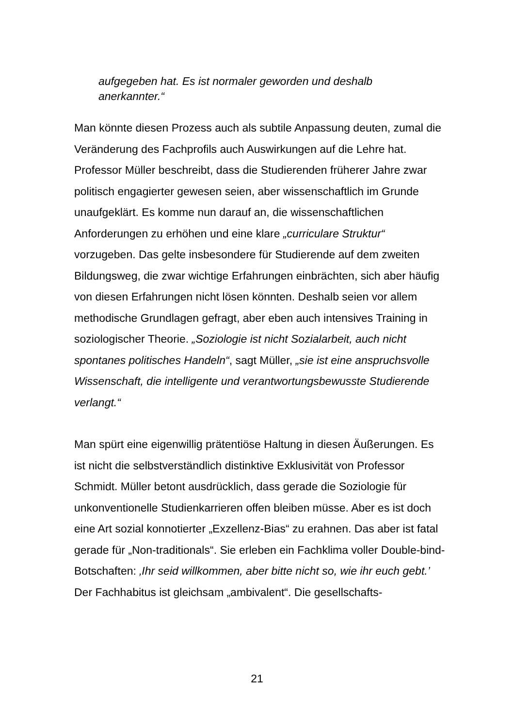aufgegeben hat. Es ist normaler geworden und deshalb anerkannter.“
Man könnte diesen Prozess auch als subtile Anpassung deuten, zumal die Veränderung des Fachprofils auch Auswirkungen auf die Lehre hat. Professor Müller beschreibt, dass die Studierenden früherer Jahre zwar politisch engagierter gewesen seien, aber wissenschaftlich im Grunde unaufgeklärt. Es komme nun darauf an, die wissenschaftlichen Anforderungen zu erhöhen und eine klare „curriculare Struktur“ vorzugeben. Das gelte insbesondere für Studierende auf dem zweiten Bildungsweg, die zwar wichtige Erfahrungen einbrächten, sich aber häufig von diesen Erfahrungen nicht lösen könnten. Deshalb seien vor allem methodische Grundlagen gefragt, aber eben auch intensives Training in soziologischer Theorie. „Soziologie ist nicht Sozialarbeit, auch nicht spontanes politisches Handeln“, sagt Müller, „sie ist eine anspruchsvolle Wissenschaft, die intelligente und verantwortungsbewusste Studierende verlangt.“
Man spürt eine eigenwillig prätentiöse Haltung in diesen Äußerungen. Es ist nicht die selbstverständlich distinktive Exklusivität von Professor Schmidt. Müller betont ausdrücklich, dass gerade die Soziologie für unkonventionelle Studienkarrieren offen bleiben müsse. Aber es ist doch eine Art sozial konnotierter „Exzellenz-Bias“ zu erahnen. Das aber ist fatal gerade für „Non-traditionals“. Sie erleben ein Fachklima voller Double-bind-Botschaften: ‚Ihr seid willkommen, aber bitte nicht so, wie ihr euch gebt.’ Der Fachhabitus ist gleichsam „ambivalent“. Die gesellschafts-
21